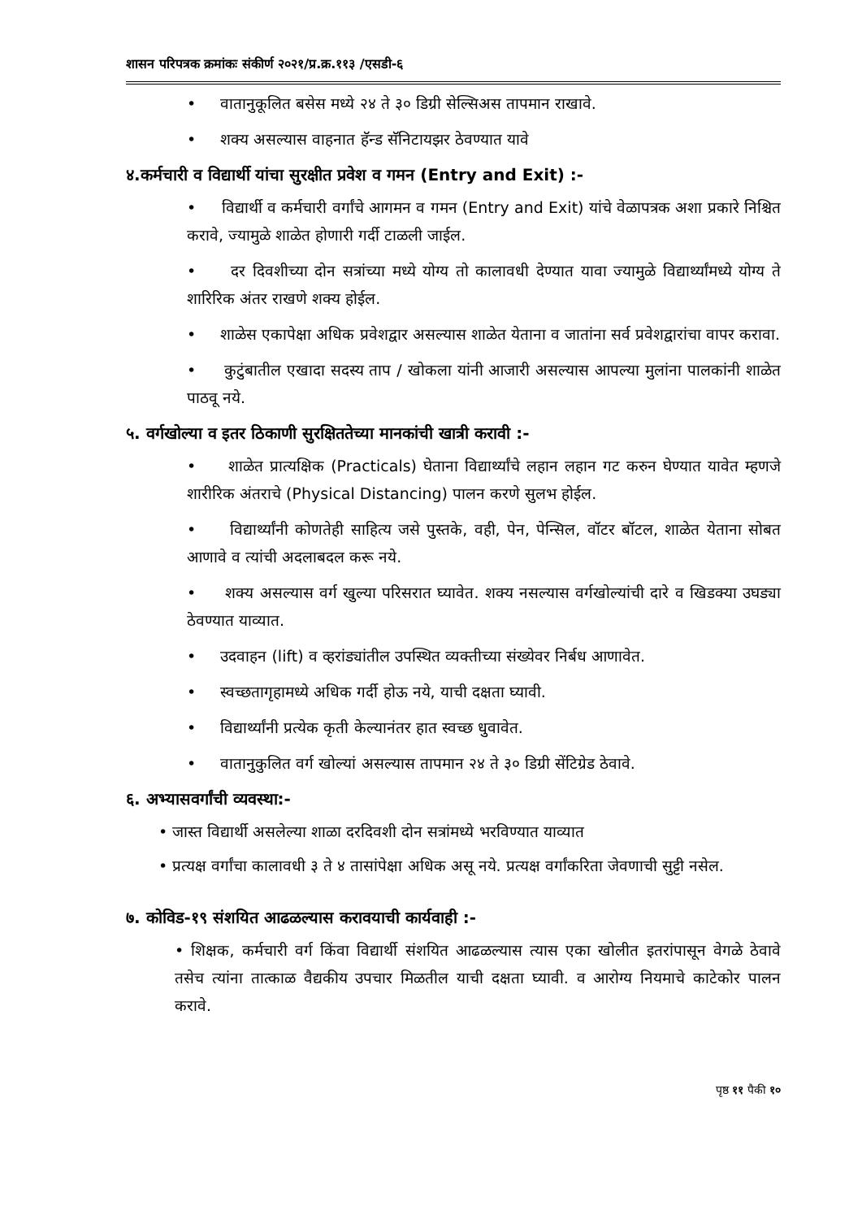शासन परिपत्रक क्रमांकः संकीर्ण २०२१/प्र.क्र.११३ /एसडी-६
• वातानुकूलित बसेस मध्ये २४ ते ३० डिग्री सेल्सिअस तापमान राखावे.
• शक्य असल्यास वाहनात हॅन्ड सॅनिटायझर ठेवण्यात यावे
४.कर्मचारी व विद्यार्थी यांचा सुरक्षीत प्रवेश व गमन (Entry and Exit) :-
• विद्यार्थी व कर्मचारी वर्गांचे आगमन व गमन (Entry and Exit) यांचे वेळापत्रक अशा प्रकारे निश्चित करावे, ज्यामुळे शाळेत होणारी गर्दी टाळली जाईल.
• दर दिवशीच्या दोन सत्रांच्या मध्ये योग्य तो कालावधी देण्यात यावा ज्यामुळे विद्यार्थ्यांमध्ये योग्य ते शारिरिक अंतर राखणे शक्य होईल.
• शाळेस एकापेक्षा अधिक प्रवेशद्वार असल्यास शाळेत येताना व जातांना सर्व प्रवेशद्वारांचा वापर करावा.
• कुटुंबातील एखादा सदस्य ताप / खोकला यांनी आजारी असल्यास आपल्या मुलांना पालकांनी शाळेत पाठवू नये.
५. वर्गखोल्या व इतर ठिकाणी सुरक्षिततेच्या मानकांची खात्री करावी :-
• शाळेत प्रात्यक्षिक (Practicals) घेताना विद्यार्थ्यांचे लहान लहान गट करुन घेण्यात यावेत म्हणजे शारीरिक अंतराचे (Physical Distancing) पालन करणे सुलभ होईल.
• विद्यार्थ्यांनी कोणतेही साहित्य जसे पुस्तके, वही, पेन, पेन्सिल, वॉटर बॉटल, शाळेत येताना सोबत आणावे व त्यांची अदलाबदल करू नये.
• शक्य असल्यास वर्ग खुल्या परिसरात घ्यावेत. शक्य नसल्यास वर्गखोल्यांची दारे व खिडक्या उघड्या ठेवण्यात याव्यात.
• उदवाहन (lift) व व्हरांड्यांतील उपस्थित व्यक्तीच्या संख्येवर निर्बध आणावेत.
• स्वच्छतागृहामध्ये अधिक गर्दी होऊ नये, याची दक्षता घ्यावी.
• विद्यार्थ्यांनी प्रत्येक कृती केल्यानंतर हात स्वच्छ धुवावेत.
• वातानुकुलित वर्ग खोल्यां असल्यास तापमान २४ ते ३० डिग्री सेंटिग्रेड ठेवावे.
६. अभ्यासवर्गांची व्यवस्था:-
• जास्त विद्यार्थी असलेल्या शाळा दरदिवशी दोन सत्रांमध्ये भरविण्यात याव्यात
• प्रत्यक्ष वर्गांचा कालावधी ३ ते ४ तासांपेक्षा अधिक असू नये. प्रत्यक्ष वर्गांकरिता जेवणाची सुट्टी नसेल.
७. कोविड-१९ संशयित आढळल्यास करावयाची कार्यवाही :-
• शिक्षक, कर्मचारी वर्ग किंवा विद्यार्थी संशयित आढळल्यास त्यास एका खोलीत इतरांपासून वेगळे ठेवावे तसेच त्यांना तात्काळ वैद्यकीय उपचार मिळतील याची दक्षता घ्यावी. व आरोग्य नियमाचे काटेकोर पालन करावे.
पृष्ठ ११ पैकी १०